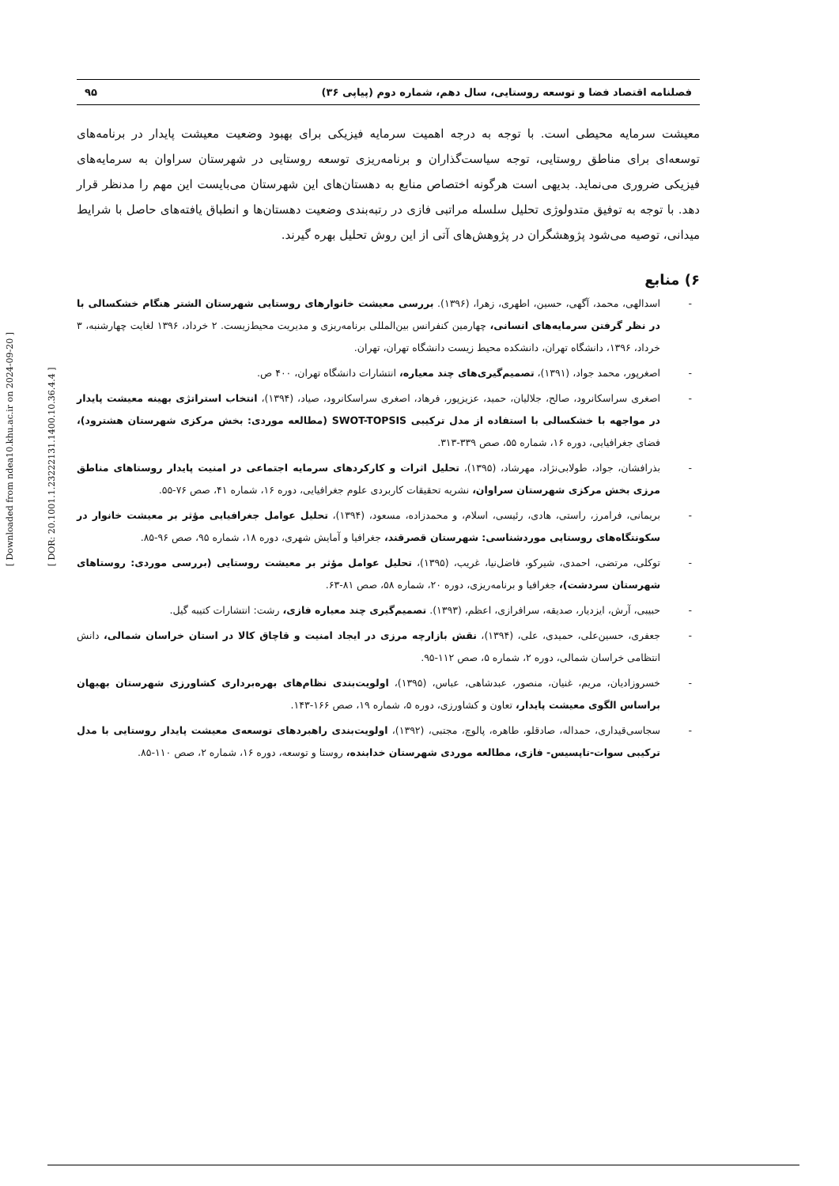[ Downloaded from ndea10.khu.ac.ir on 2024-09-20 ]
[ DOR: 20.1001.1.23222131.1400.10.36.4.4 ]
فصلنامه اقتصاد فضا و توسعه روستایی، سال دهم، شماره دوم (پیاپی ۳۶) ۹۵
معیشت سرمایه محیطی است. با توجه به درجه اهمیت سرمایه فیزیکی برای بهبود وضعیت معیشت پایدار در برنامه‌های توسعه‌ای برای مناطق روستایی، توجه سیاست‌گذاران و برنامه‌ریزی توسعه روستایی در شهرستان سراوان به سرمایه‌های فیزیکی ضروری می‌نماید. بدیهی است هرگونه اختصاص منابع به دهستان‌های این شهرستان می‌بایست این مهم را مدنظر قرار دهد. با توجه به توفیق متدولوژی تحلیل سلسله مراتبی فازی در رتبه‌بندی وضعیت دهستان‌ها و انطباق یافته‌های حاصل با شرایط میدانی، توصیه می‌شود پژوهشگران در پژوهش‌های آتی از این روش تحلیل بهره گیرند.
۶) منابع
- اسدالهی، محمد، آگهی، حسین، اطهری، زهرا، (۱۳۹۶). بررسی معیشت خانوارهای روستایی شهرستان الشتر هنگام خشکسالی با در نظر گرفتن سرمایه‌های انسانی، چهارمین کنفرانس بین‌المللی برنامه‌ریزی و مدیریت محیط‌زیست. ۲ خرداد، ۱۳۹۶ لغایت چهارشنبه، ۳ خرداد، ۱۳۹۶، دانشگاه تهران، دانشکده محیط زیست دانشگاه تهران، تهران.
- اصغرپور، محمد جواد، (۱۳۹۱)، تصمیم‌گیری‌های چند معیاره، انتشارات دانشگاه تهران، ۴۰۰ ص.
- اصغری سراسکانرود، صالح، جلالیان، حمید، عزیزپور، فرهاد، اصغری سراسکانرود، صیاد، (۱۳۹۴)، انتخاب استراتژی بهینه معیشت پایدار در مواجهه با خشکسالی با استفاده از مدل ترکیبی SWOT-TOPSIS (مطالعه موردی: بخش مرکزی شهرستان هشترود)، فضای جغرافیایی، دوره ۱۶، شماره ۵۵، صص ۳۳۹-۳۱۳.
- بذرافشان، جواد، طولابی‌نژاد، مهرشاد، (۱۳۹۵)، تحلیل اثرات و کارکردهای سرمایه اجتماعی در امنیت پایدار روستاهای مناطق مرزی بخش مرکزی شهرستان سراوان، نشریه تحقیقات کاربردی علوم جغرافیایی، دوره ۱۶، شماره ۴۱، صص ۷۶-۵۵.
- بریمانی، فرامرز، راستی، هادی، رئیسی، اسلام، و محمدزاده، مسعود، (۱۳۹۴)، تحلیل عوامل جغرافیایی مؤثر بر معیشت خانوار در سکونتگاه‌های روستایی موردشناسی: شهرستان قصرقند، جغرافیا و آمایش شهری، دوره ۱۸، شماره ۹۵، صص ۹۶-۸۵.
- توکلی، مرتضی، احمدی، شیرکو، فاضل‌نیا، غریب، (۱۳۹۵)، تحلیل عوامل مؤثر بر معیشت روستایی (بررسی موردی: روستاهای شهرستان سردشت)، جغرافیا و برنامه‌ریزی، دوره ۲۰، شماره ۵۸، صص ۸۱-۶۳.
- حبیبی، آرش، ایزدیار، صدیقه، سرافرازی، اعظم، (۱۳۹۳). تصمیم‌گیری چند معیاره فازی، رشت: انتشارات کتیبه گیل.
- جعفری، حسین‌علی، حمیدی، علی، (۱۳۹۴)، نقش بازارچه مرزی در ایجاد امنیت و قاچاق کالا در استان خراسان شمالی، دانش انتظامی خراسان شمالی، دوره ۲، شماره ۵، صص ۱۱۲-۹۵.
- خسروزادیان، مریم، غنیان، منصور، عبدشاهی، عباس، (۱۳۹۵)، اولویت‌بندی نظام‌های بهره‌برداری کشاورزی شهرستان بهبهان براساس الگوی معیشت پایدار، تعاون و کشاورزی، دوره ۵، شماره ۱۹، صص ۱۶۶-۱۴۳.
- سجاسی‌قیداری، حمداله، صادقلو، طاهره، پالوچ، مجتبی، (۱۳۹۲)، اولویت‌بندی راهبردهای توسعه‌ی معیشت پایدار روستایی با مدل ترکیبی سوات-تاپسیس- فازی، مطالعه موردی شهرستان خدابنده، روستا و توسعه، دوره ۱۶، شماره ۲، صص ۱۱۰-۸۵.